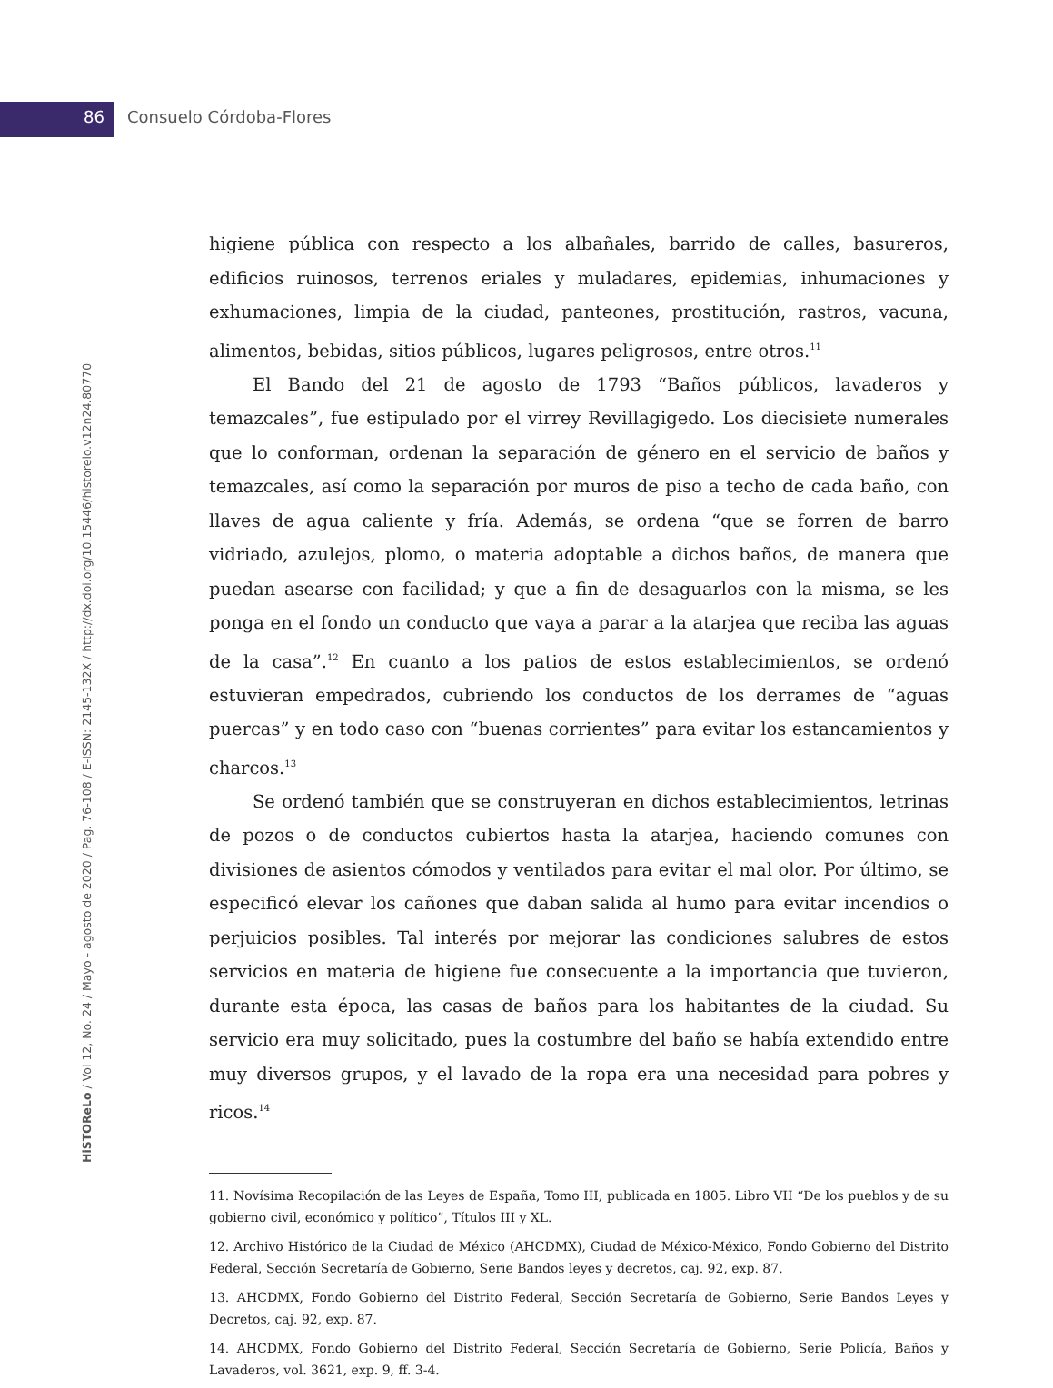86 Consuelo Córdoba-Flores
HiSTOReLo / Vol 12, No. 24 / Mayo - agosto de 2020 / Pag. 76-108 / E-ISSN: 2145-132X / http://dx.doi.org/10.15446/historelo.v12n24.80770
higiene pública con respecto a los albañales, barrido de calles, basureros, edificios ruinosos, terrenos eriales y muladares, epidemias, inhumaciones y exhumaciones, limpia de la ciudad, panteones, prostitución, rastros, vacuna, alimentos, bebidas, sitios públicos, lugares peligrosos, entre otros.<sup>11</sup>
El Bando del 21 de agosto de 1793 “Baños públicos, lavaderos y temazcales”, fue estipulado por el virrey Revillagigedo. Los diecisiete numerales que lo conforman, ordenan la separación de género en el servicio de baños y temazcales, así como la separación por muros de piso a techo de cada baño, con llaves de agua caliente y fría. Además, se ordena “que se forren de barro vidriado, azulejos, plomo, o materia adoptable a dichos baños, de manera que puedan asearse con facilidad; y que a fin de desaguarlos con la misma, se les ponga en el fondo un conducto que vaya a parar a la atarjea que reciba las aguas de la casa”.<sup>12</sup> En cuanto a los patios de estos establecimientos, se ordenó estuvieran empedrados, cubriendo los conductos de los derrames de “aguas puercas” y en todo caso con “buenas corrientes” para evitar los estancamientos y charcos.<sup>13</sup>
Se ordenó también que se construyeran en dichos establecimientos, letrinas de pozos o de conductos cubiertos hasta la atarjea, haciendo comunes con divisiones de asientos cómodos y ventilados para evitar el mal olor. Por último, se especificó elevar los cañones que daban salida al humo para evitar incendios o perjuicios posibles. Tal interés por mejorar las condiciones salubres de estos servicios en materia de higiene fue consecuente a la importancia que tuvieron, durante esta época, las casas de baños para los habitantes de la ciudad. Su servicio era muy solicitado, pues la costumbre del baño se había extendido entre muy diversos grupos, y el lavado de la ropa era una necesidad para pobres y ricos.<sup>14</sup>
11. Novísima Recopilación de las Leyes de España, Tomo III, publicada en 1805. Libro VII “De los pueblos y de su gobierno civil, económico y político”, Títulos III y XL.
12. Archivo Histórico de la Ciudad de México (AHCDMX), Ciudad de México-México, Fondo Gobierno del Distrito Federal, Sección Secretaría de Gobierno, Serie Bandos leyes y decretos, caj. 92, exp. 87.
13. AHCDMX, Fondo Gobierno del Distrito Federal, Sección Secretaría de Gobierno, Serie Bandos Leyes y Decretos, caj. 92, exp. 87.
14. AHCDMX, Fondo Gobierno del Distrito Federal, Sección Secretaría de Gobierno, Serie Policía, Baños y Lavaderos, vol. 3621, exp. 9, ff. 3-4.